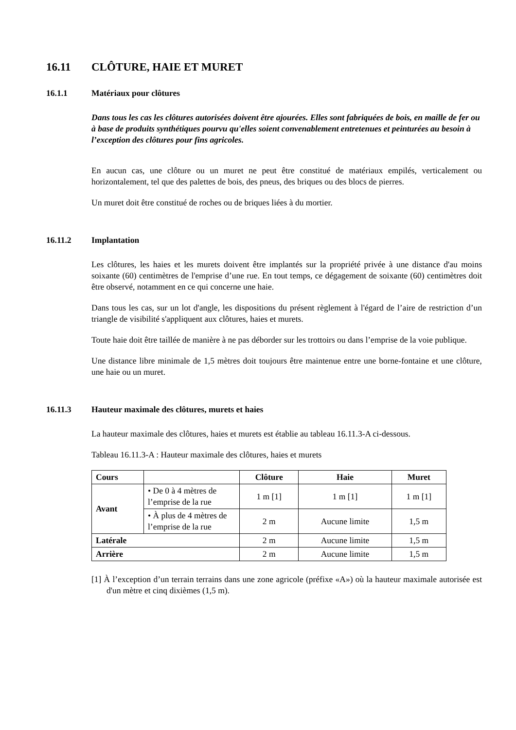16.11 CLÔTURE, HAIE ET MURET
16.1.1 Matériaux pour clôtures
Dans tous les cas les clôtures autorisées doivent être ajourées. Elles sont fabriquées de bois, en maille de fer ou à base de produits synthétiques pourvu qu'elles soient convenablement entretenues et peinturées au besoin à l’exception des clôtures pour fins agricoles.
En aucun cas, une clôture ou un muret ne peut être constitué de matériaux empilés, verticalement ou horizontalement, tel que des palettes de bois, des pneus, des briques ou des blocs de pierres.
Un muret doit être constitué de roches ou de briques liées à du mortier.
16.11.2 Implantation
Les clôtures, les haies et les murets doivent être implantés sur la propriété privée à une distance d'au moins soixante (60) centimètres de l'emprise d’une rue. En tout temps, ce dégagement de soixante (60) centimètres doit être observé, notamment en ce qui concerne une haie.
Dans tous les cas, sur un lot d'angle, les dispositions du présent règlement à l'égard de l’aire de restriction d’un triangle de visibilité s'appliquent aux clôtures, haies et murets.
Toute haie doit être taillée de manière à ne pas déborder sur les trottoirs ou dans l’emprise de la voie publique.
Une distance libre minimale de 1,5 mètres doit toujours être maintenue entre une borne-fontaine et une clôture, une haie ou un muret.
16.11.3 Hauteur maximale des clôtures, murets et haies
La hauteur maximale des clôtures, haies et murets est établie au tableau 16.11.3-A ci-dessous.
Tableau 16.11.3-A : Hauteur maximale des clôtures, haies et murets
| Cours | | Clôture | Haie | Muret |
| --- | --- | --- | --- | --- |
| Avant | • De 0 à 4 mètres de l’emprise de la rue | 1 m [1] | 1 m [1] | 1 m [1] |
| | • À plus de 4 mètres de l’emprise de la rue | 2 m | Aucune limite | 1,5 m |
| Latérale | | 2 m | Aucune limite | 1,5 m |
| Arrière | | 2 m | Aucune limite | 1,5 m |
[1] À l’exception d’un terrain terrains dans une zone agricole (préfixe «A») où la hauteur maximale autorisée est d'un mètre et cinq dixièmes (1,5 m).